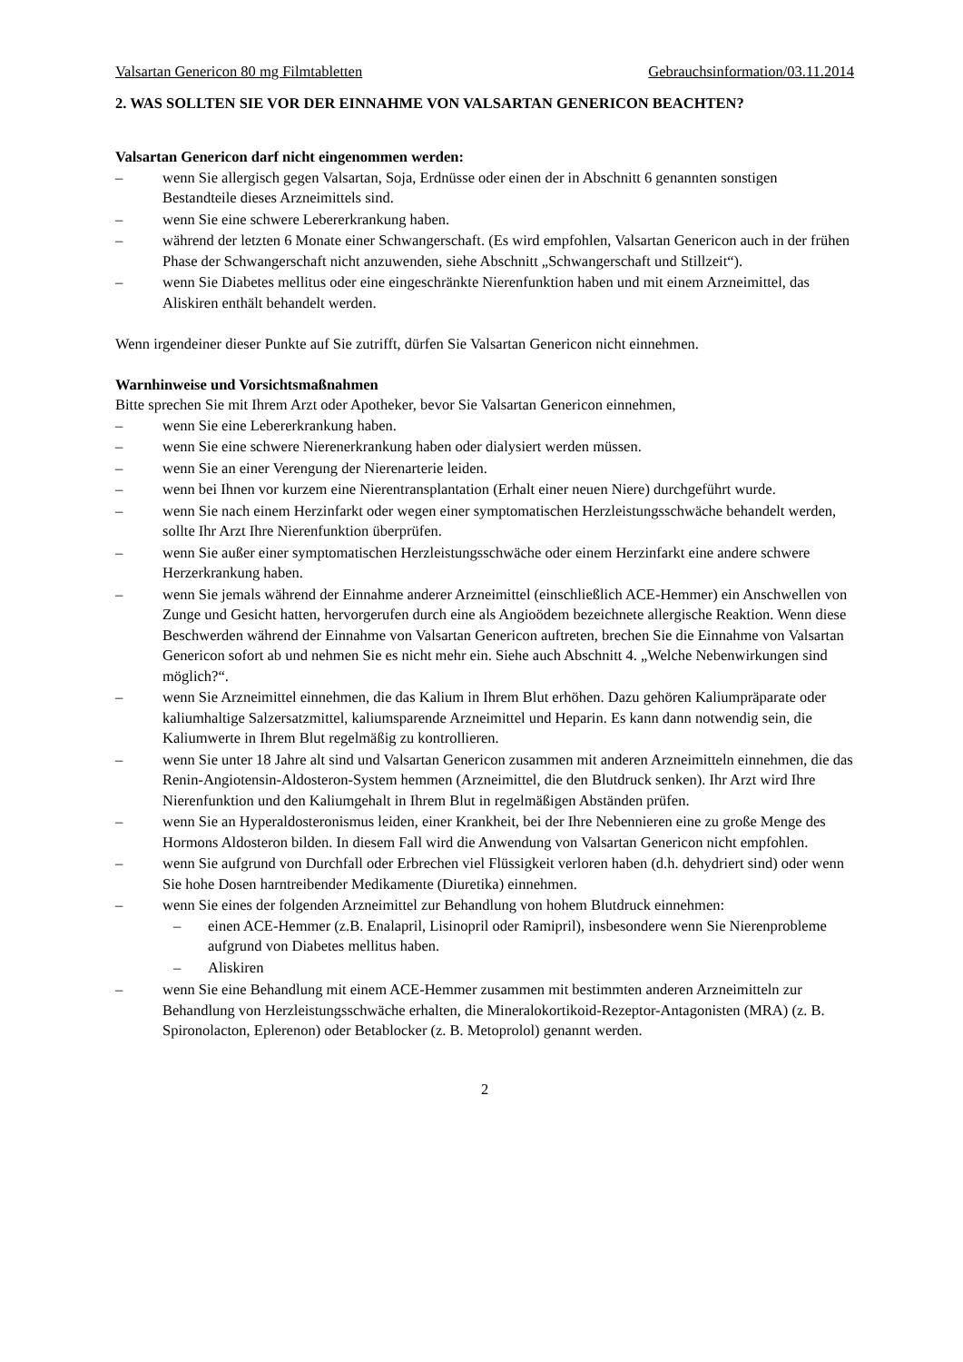Valsartan Genericon 80 mg Filmtabletten Gebrauchsinformation/03.11.2014
2. WAS SOLLTEN SIE VOR DER EINNAHME VON VALSARTAN GENERICON BEACHTEN?
Valsartan Genericon darf nicht eingenommen werden:
– wenn Sie allergisch gegen Valsartan, Soja, Erdnüsse oder einen der in Abschnitt 6 genannten sonstigen Bestandteile dieses Arzneimittels sind.
– wenn Sie eine schwere Lebererkrankung haben.
– während der letzten 6 Monate einer Schwangerschaft. (Es wird empfohlen, Valsartan Genericon auch in der frühen Phase der Schwangerschaft nicht anzuwenden, siehe Abschnitt „Schwangerschaft und Stillzeit“).
– wenn Sie Diabetes mellitus oder eine eingeschränkte Nierenfunktion haben und mit einem Arzneimittel, das Aliskiren enthält behandelt werden.
Wenn irgendeiner dieser Punkte auf Sie zutrifft, dürfen Sie Valsartan Genericon nicht einnehmen.
Warnhinweise und Vorsichtsmaßnahmen
Bitte sprechen Sie mit Ihrem Arzt oder Apotheker, bevor Sie Valsartan Genericon einnehmen,
– wenn Sie eine Lebererkrankung haben.
– wenn Sie eine schwere Nierenerkrankung haben oder dialysiert werden müssen.
– wenn Sie an einer Verengung der Nierenarterie leiden.
– wenn bei Ihnen vor kurzem eine Nierentransplantation (Erhalt einer neuen Niere) durchgeführt wurde.
– wenn Sie nach einem Herzinfarkt oder wegen einer symptomatischen Herzleistungsschwäche behandelt werden, sollte Ihr Arzt Ihre Nierenfunktion überprüfen.
– wenn Sie außer einer symptomatischen Herzleistungsschwäche oder einem Herzinfarkt eine andere schwere Herzerkrankung haben.
– wenn Sie jemals während der Einnahme anderer Arzneimittel (einschließlich ACE-Hemmer) ein Anschwellen von Zunge und Gesicht hatten, hervorgerufen durch eine als Angioödem bezeichnete allergische Reaktion. Wenn diese Beschwerden während der Einnahme von Valsartan Genericon auftreten, brechen Sie die Einnahme von Valsartan Genericon sofort ab und nehmen Sie es nicht mehr ein. Siehe auch Abschnitt 4. „Welche Nebenwirkungen sind möglich?“.
– wenn Sie Arzneimittel einnehmen, die das Kalium in Ihrem Blut erhöhen. Dazu gehören Kaliumpräparate oder kaliumhaltige Salzersatzmittel, kaliumsparende Arzneimittel und Heparin. Es kann dann notwendig sein, die Kaliumwerte in Ihrem Blut regelmäßig zu kontrollieren.
– wenn Sie unter 18 Jahre alt sind und Valsartan Genericon zusammen mit anderen Arzneimitteln einnehmen, die das Renin-Angiotensin-Aldosteron-System hemmen (Arzneimittel, die den Blutdruck senken). Ihr Arzt wird Ihre Nierenfunktion und den Kaliumgehalt in Ihrem Blut in regelmäßigen Abständen prüfen.
– wenn Sie an Hyperaldosteronismus leiden, einer Krankheit, bei der Ihre Nebennieren eine zu große Menge des Hormons Aldosteron bilden. In diesem Fall wird die Anwendung von Valsartan Genericon nicht empfohlen.
– wenn Sie aufgrund von Durchfall oder Erbrechen viel Flüssigkeit verloren haben (d.h. dehydriert sind) oder wenn Sie hohe Dosen harntreibender Medikamente (Diuretika) einnehmen.
– wenn Sie eines der folgenden Arzneimittel zur Behandlung von hohem Blutdruck einnehmen:
– einen ACE-Hemmer (z.B. Enalapril, Lisinopril oder Ramipril), insbesondere wenn Sie Nierenprobleme aufgrund von Diabetes mellitus haben.
– Aliskiren
– wenn Sie eine Behandlung mit einem ACE-Hemmer zusammen mit bestimmten anderen Arzneimitteln zur Behandlung von Herzleistungsschwäche erhalten, die Mineralokortikoid-Rezeptor-Antagonisten (MRA) (z. B. Spironolacton, Eplerenon) oder Betablocker (z. B. Metoprolol) genannt werden.
2